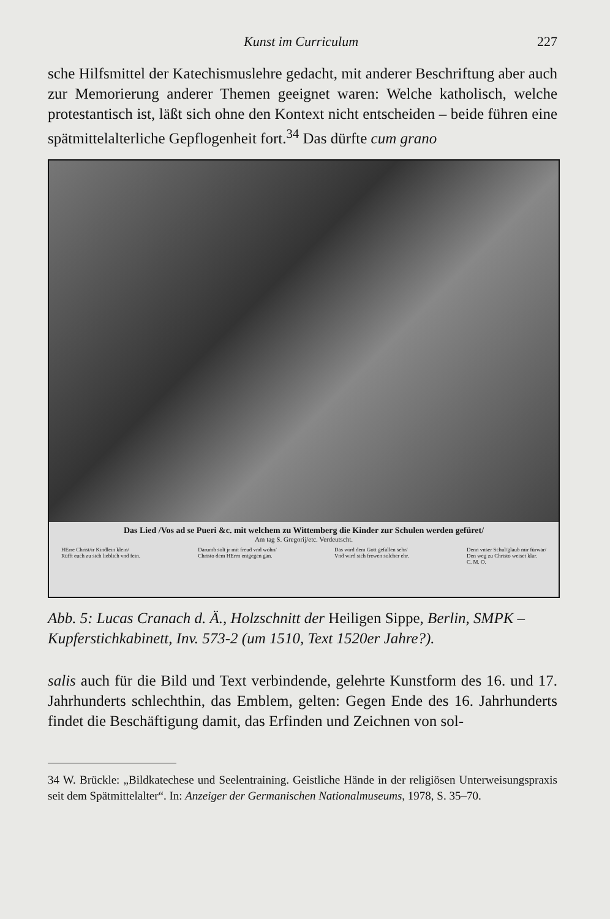Kunst im Curriculum 227
sche Hilfsmittel der Katechismuslehre gedacht, mit anderer Beschriftung aber auch zur Memorierung anderer Themen geeignet waren: Welche katholisch, welche protestantisch ist, läßt sich ohne den Kontext nicht entscheiden – beide führen eine spätmittelalterliche Gepflogenheit fort.<sup>34</sup> Das dürfte cum grano
Das Lied /Vos ad se Pueri &c. mit welchem zu Wittemberg die Kinder zur Schulen werden gefüret/
Am tag S. Gregorij/etc. Verdeutscht.
HErre Christ/ir Kindlein klein/
Rüfft euch zu sich lieblich vnd fein.
Darumb solt jr mit freud vnd wohn/
Christo dem HErrn entgegen gan.
Das wird dem Gott gefallen sehr/
Vnd wird sich frewen solcher ehr.
Denn vnser Schul/glaub mir fürwar/
Den weg zu Christo weiset klar.
C. M. O.
Abb. 5: Lucas Cranach d. Ä., Holzschnitt der Heiligen Sippe, Berlin, SMPK – Kupferstichkabinett, Inv. 573-2 (um 1510, Text 1520er Jahre?).
salis auch für die Bild und Text verbindende, gelehrte Kunstform des 16. und 17. Jahrhunderts schlechthin, das Emblem, gelten: Gegen Ende des 16. Jahrhunderts findet die Beschäftigung damit, das Erfinden und Zeichnen von sol-
34 W. Brückle: „Bildkatechese und Seelentraining. Geistliche Hände in der religiösen Unterweisungspraxis seit dem Spätmittelalter“. In: Anzeiger der Germanischen Nationalmuseums, 1978, S. 35–70.